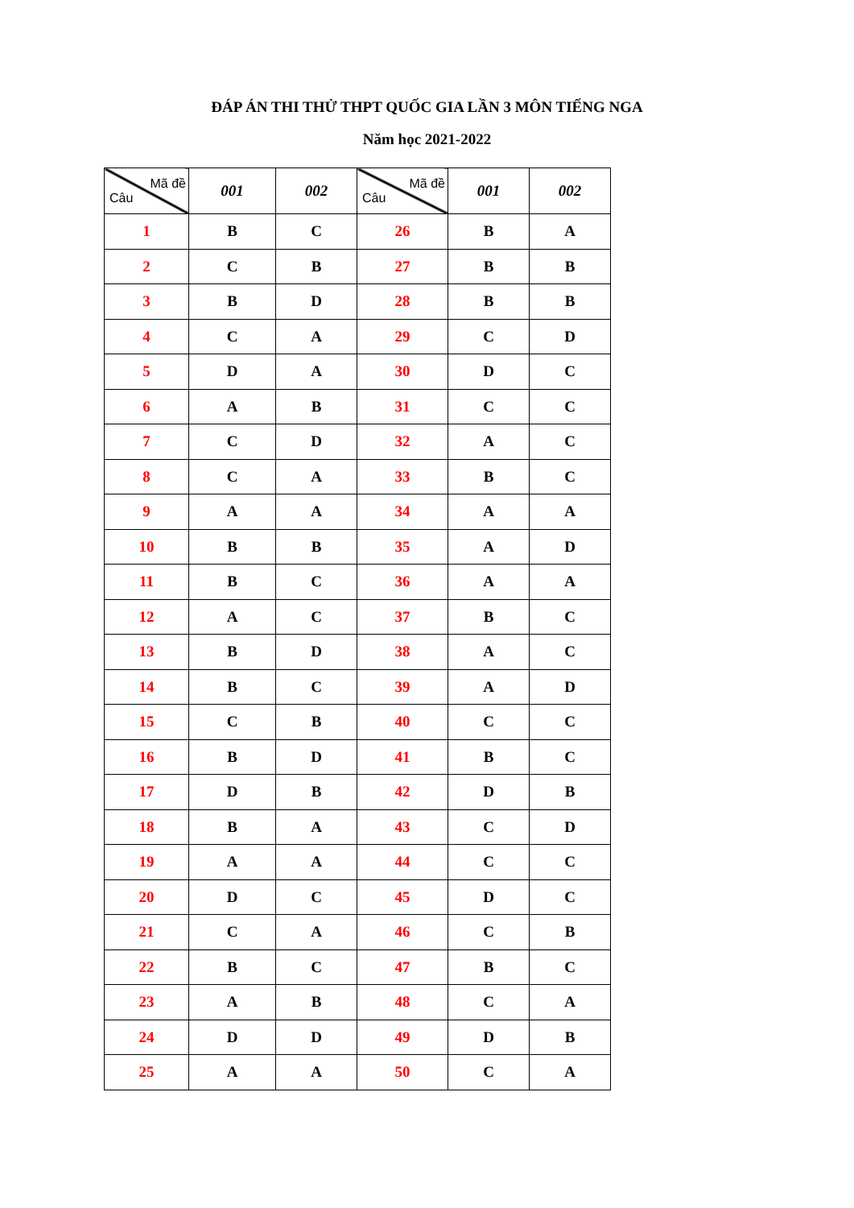ĐÁP ÁN THI THỬ THPT QUỐC GIA LẦN 3 MÔN TIẾNG NGA
Năm học 2021-2022
| Mã đề Câu | 001 | 002 | Mã đề Câu | 001 | 002 |
| --- | --- | --- | --- | --- | --- |
| 1 | B | C | 26 | B | A |
| 2 | C | B | 27 | B | B |
| 3 | B | D | 28 | B | B |
| 4 | C | A | 29 | C | D |
| 5 | D | A | 30 | D | C |
| 6 | A | B | 31 | C | C |
| 7 | C | D | 32 | A | C |
| 8 | C | A | 33 | B | C |
| 9 | A | A | 34 | A | A |
| 10 | B | B | 35 | A | D |
| 11 | B | C | 36 | A | A |
| 12 | A | C | 37 | B | C |
| 13 | B | D | 38 | A | C |
| 14 | B | C | 39 | A | D |
| 15 | C | B | 40 | C | C |
| 16 | B | D | 41 | B | C |
| 17 | D | B | 42 | D | B |
| 18 | B | A | 43 | C | D |
| 19 | A | A | 44 | C | C |
| 20 | D | C | 45 | D | C |
| 21 | C | A | 46 | C | B |
| 22 | B | C | 47 | B | C |
| 23 | A | B | 48 | C | A |
| 24 | D | D | 49 | D | B |
| 25 | A | A | 50 | C | A |